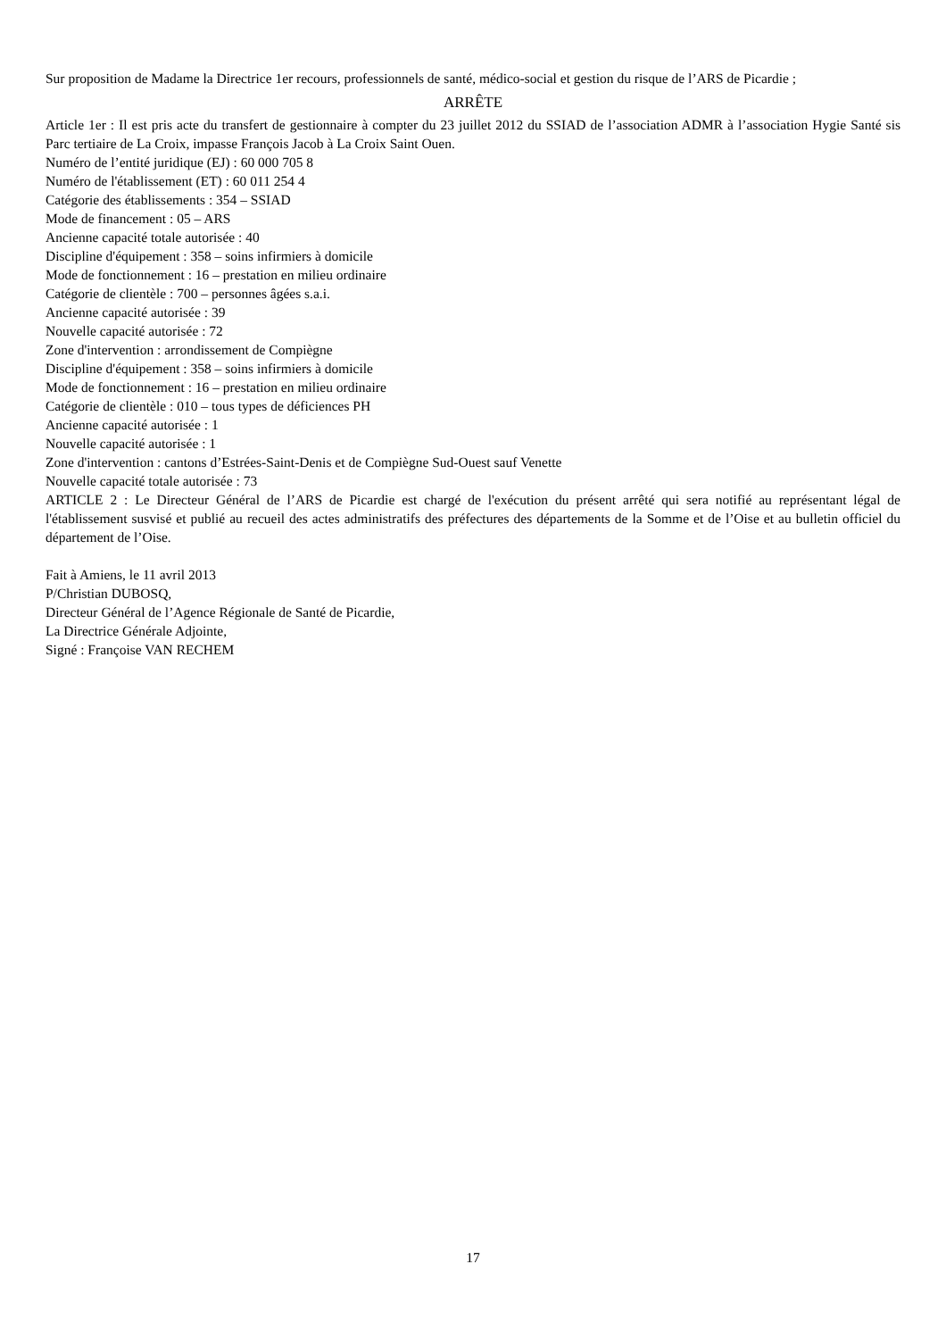Sur proposition de Madame la Directrice 1er recours, professionnels de santé, médico-social et gestion du risque de l’ARS de Picardie ;
ARRÊTE
Article 1er : Il est pris acte du transfert de gestionnaire à compter du 23 juillet 2012 du SSIAD de l’association ADMR à l’association Hygie Santé sis Parc tertiaire de La Croix, impasse François Jacob à La Croix Saint Ouen.
Numéro de l’entité juridique (EJ) : 60 000 705 8
Numéro de l'établissement (ET) : 60 011 254 4
Catégorie des établissements : 354 – SSIAD
Mode de financement : 05 – ARS
Ancienne capacité totale autorisée : 40
Discipline d'équipement : 358 – soins infirmiers à domicile
Mode de fonctionnement : 16 – prestation en milieu ordinaire
Catégorie de clientèle : 700 – personnes âgées s.a.i.
Ancienne capacité autorisée : 39
Nouvelle capacité autorisée : 72
Zone d'intervention : arrondissement de Compiègne
Discipline d'équipement : 358 – soins infirmiers à domicile
Mode de fonctionnement : 16 – prestation en milieu ordinaire
Catégorie de clientèle : 010 – tous types de déficiences PH
Ancienne capacité autorisée : 1
Nouvelle capacité autorisée : 1
Zone d'intervention : cantons d’Estrées-Saint-Denis et de Compiègne Sud-Ouest sauf Venette
Nouvelle capacité totale autorisée : 73
ARTICLE 2 : Le Directeur Général de l’ARS de Picardie est chargé de l'exécution du présent arrêté qui sera notifié au représentant légal de l'établissement susvisé et publié au recueil des actes administratifs des préfectures des départements de la Somme et de l’Oise et au bulletin officiel du département de l’Oise.
Fait à Amiens, le 11 avril 2013
P/Christian DUBOSQ,
Directeur Général de l’Agence Régionale de Santé de Picardie,
La Directrice Générale Adjointe,
Signé : Françoise VAN RECHEM
17